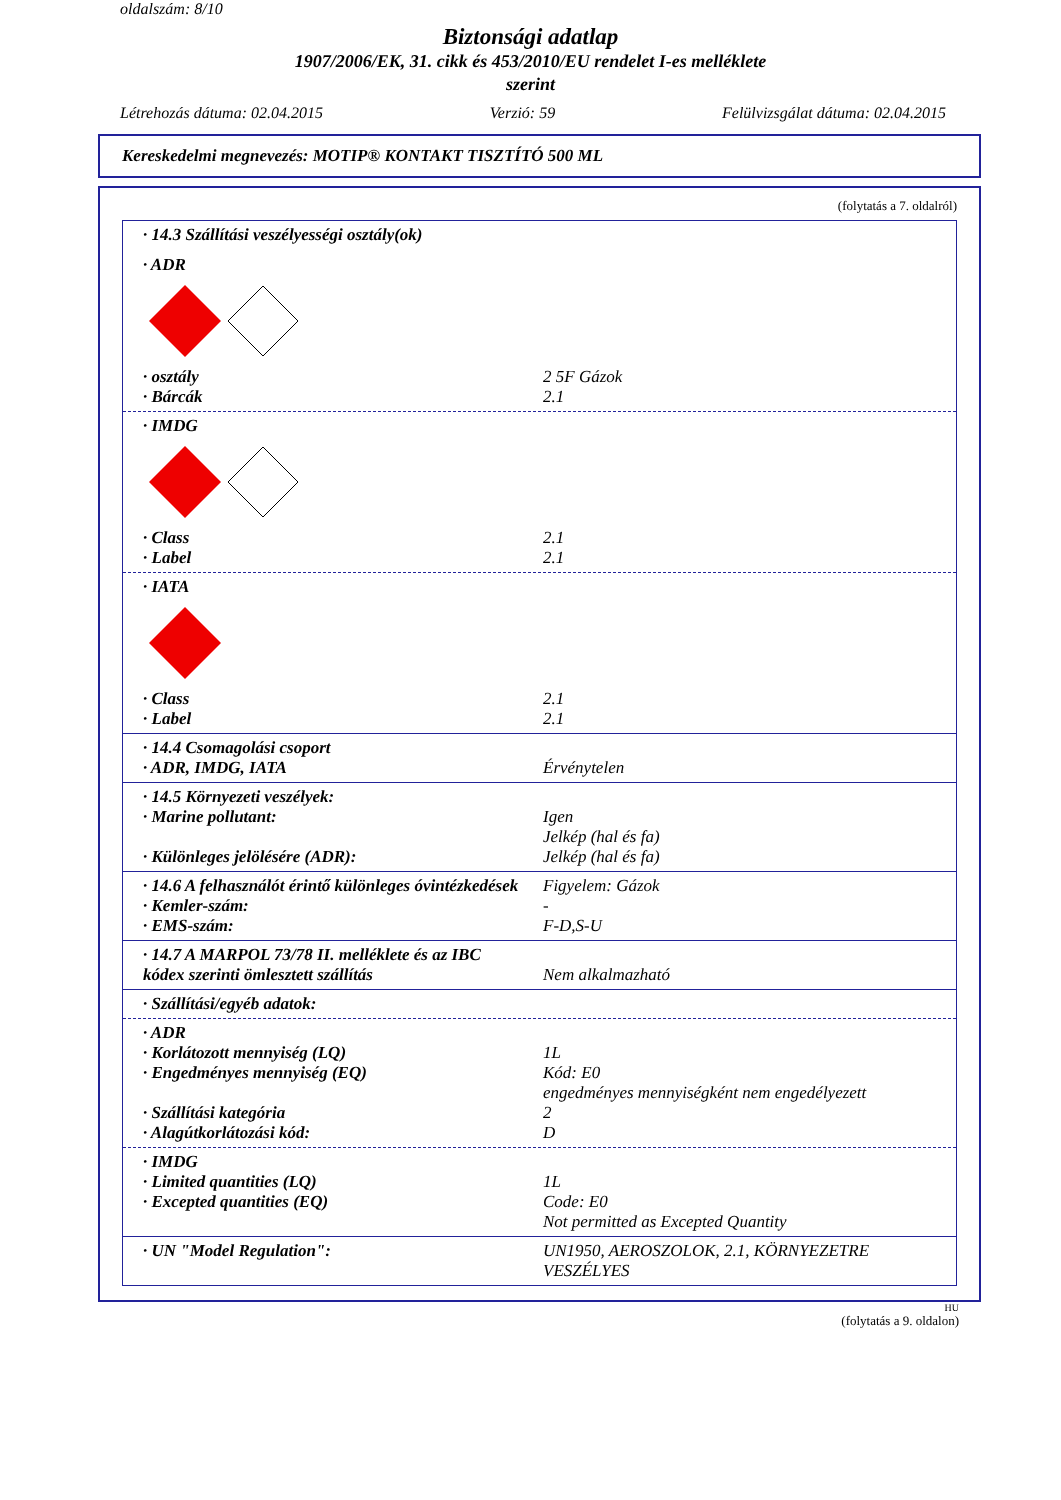oldalszám: 8/10
Biztonsági adatlap
1907/2006/EK, 31. cikk és 453/2010/EU rendelet I-es melléklete
szerint
Létrehozás dátuma: 02.04.2015 Verzió: 59 Felülvizsgálat dátuma: 02.04.2015
Kereskedelmi megnevezés: MOTIP® KONTAKT TISZTÍTÓ 500 ML
(folytatás a 7. oldalról)
· 14.3 Szállítási veszélyességi osztály(ok)
· ADR
· osztály 2 5F Gázok
· Bárcák 2.1
· IMDG
· Class 2.1
· Label 2.1
· IATA
· Class 2.1
· Label 2.1
· 14.4 Csomagolási csoport
· ADR, IMDG, IATA Érvénytelen
· 14.5 Környezeti veszélyek:
· Marine pollutant: Igen
Jelkép (hal és fa)
· Különleges jelölésére (ADR): Jelkép (hal és fa)
· 14.6 A felhasználót érintő különleges óvintézkedések Figyelem: Gázok
· Kemler-szám: -
· EMS-szám: F-D,S-U
· 14.7 A MARPOL 73/78 II. melléklete és az IBC
kódex szerinti ömlesztett szállítás
Nem alkalmazható
· Szállítási/egyéb adatok:
· ADR
· Korlátozott mennyiség (LQ) 1L
· Engedményes mennyiség (EQ) Kód: E0
engedményes mennyiségként nem engedélyezett
· Szállítási kategória 2
· Alagútkorlátozási kód: D
· IMDG
· Limited quantities (LQ) 1L
· Excepted quantities (EQ) Code: E0
Not permitted as Excepted Quantity
· UN "Model Regulation": UN1950, AEROSZOLOK, 2.1, KÖRNYEZETRE VESZÉLYES
HU
(folytatás a 9. oldalon)